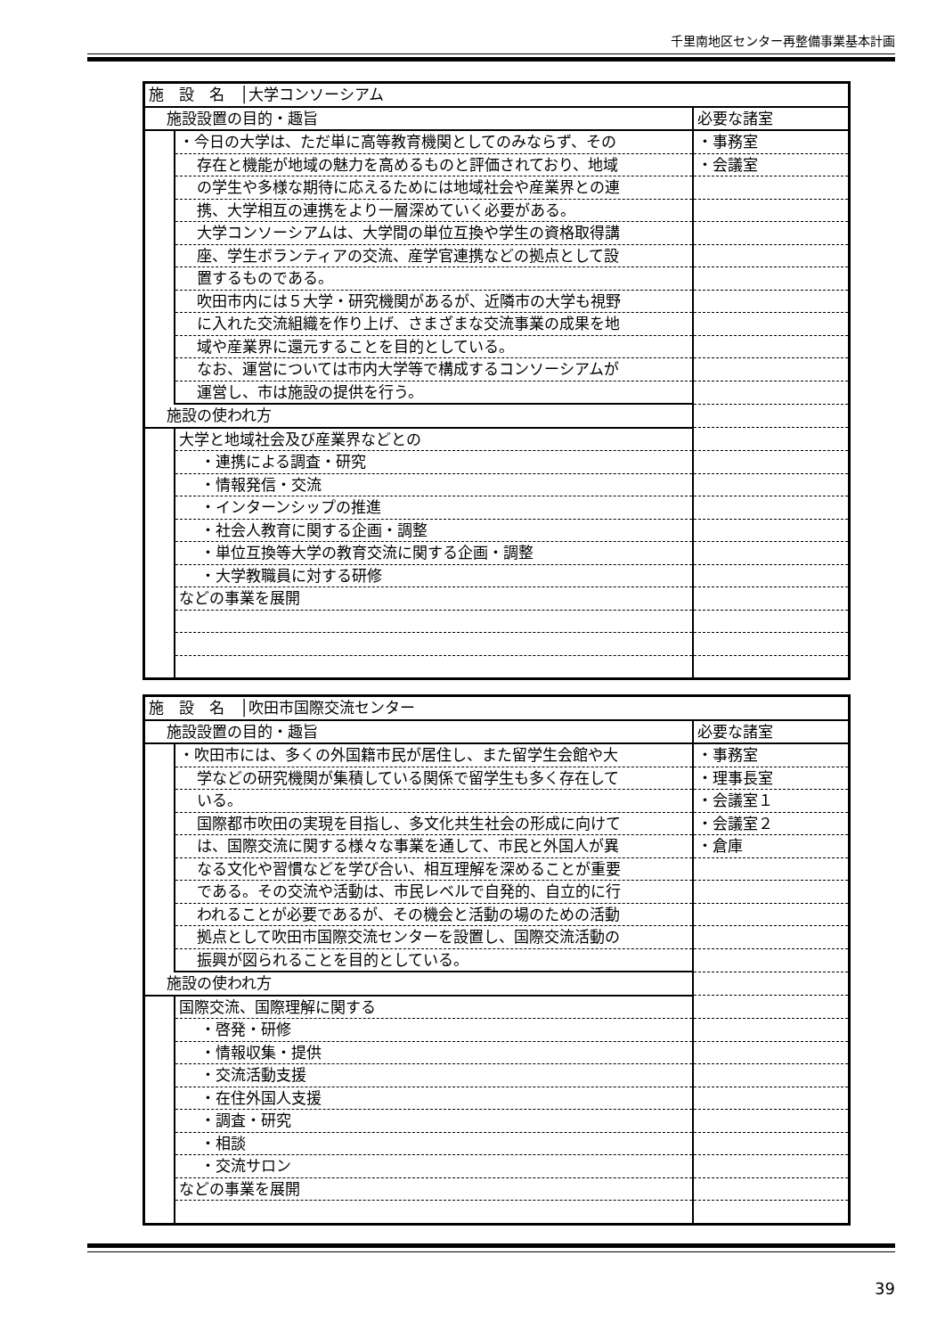千里南地区センター再整備事業基本計画
| 施 設 名 │大学コンソーシアム | | |
| 施設設置の目的・趣旨 | | 必要な諸室 |
| | ・今日の大学は、ただ単に高等教育機関としてのみならず、その | ・事務室 |
| | 存在と機能が地域の魅力を高めるものと評価されており、地域 | ・会議室 |
| | の学生や多様な期待に応えるためには地域社会や産業界との連 | |
| | 携、大学相互の連携をより一層深めていく必要がある。 | |
| | 大学コンソーシアムは、大学間の単位互換や学生の資格取得講 | |
| | 座、学生ボランティアの交流、産学官連携などの拠点として設 | |
| | 置するものである。 | |
| | 吹田市内には５大学・研究機関があるが、近隣市の大学も視野 | |
| | に入れた交流組織を作り上げ、さまざまな交流事業の成果を地 | |
| | 域や産業界に還元することを目的としている。 | |
| | なお、運営については市内大学等で構成するコンソーシアムが | |
| | 運営し、市は施設の提供を行う。 | |
| 施設の使われ方 | | |
| | 大学と地域社会及び産業界などとの | |
| | ・連携による調査・研究 | |
| | ・情報発信・交流 | |
| | ・インターンシップの推進 | |
| | ・社会人教育に関する企画・調整 | |
| | ・単位互換等大学の教育交流に関する企画・調整 | |
| | ・大学教職員に対する研修 | |
| | などの事業を展開 | |
| 施 設 名 │吹田市国際交流センター | | |
| 施設設置の目的・趣旨 | | 必要な諸室 |
| | ・吹田市には、多くの外国籍市民が居住し、また留学生会館や大 | ・事務室 |
| | 学などの研究機関が集積している関係で留学生も多く存在して | ・理事長室 |
| | いる。 | ・会議室１ |
| | 国際都市吹田の実現を目指し、多文化共生社会の形成に向けて | ・会議室２ |
| | は、国際交流に関する様々な事業を通して、市民と外国人が異 | ・倉庫 |
| | なる文化や習慣などを学び合い、相互理解を深めることが重要 | |
| | である。その交流や活動は、市民レベルで自発的、自立的に行 | |
| | われることが必要であるが、その機会と活動の場のための活動 | |
| | 拠点として吹田市国際交流センターを設置し、国際交流活動の | |
| | 振興が図られることを目的としている。 | |
| 施設の使われ方 | | |
| | 国際交流、国際理解に関する | |
| | ・啓発・研修 | |
| | ・情報収集・提供 | |
| | ・交流活動支援 | |
| | ・在住外国人支援 | |
| | ・調査・研究 | |
| | ・相談 | |
| | ・交流サロン | |
| | などの事業を展開 | |
39